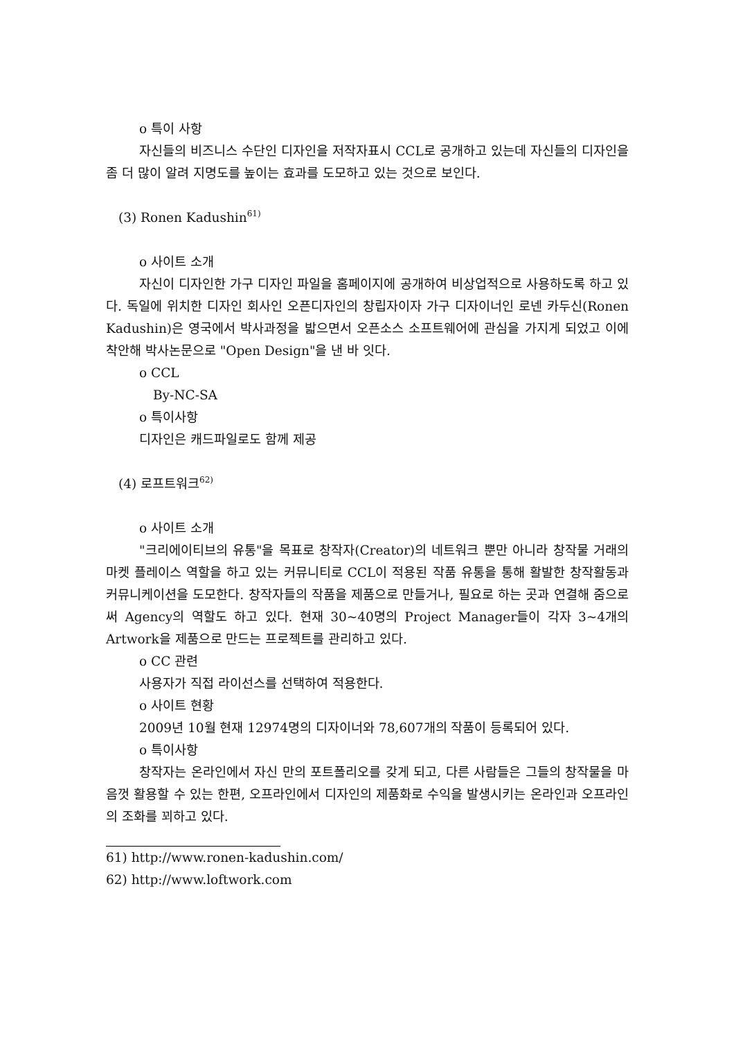o 특이 사항
자신들의 비즈니스 수단인 디자인을 저작자표시 CCL로 공개하고 있는데 자신들의 디자인을 좀 더 많이 알려 지명도를 높이는 효과를 도모하고 있는 것으로 보인다.
(3) Ronen Kadushin<sup>61)</sup>
o 사이트 소개
자신이 디자인한 가구 디자인 파일을 홈페이지에 공개하여 비상업적으로 사용하도록 하고 있다. 독일에 위치한 디자인 회사인 오픈디자인의 창립자이자 가구 디자이너인 로넨 카두신(Ronen Kadushin)은 영국에서 박사과정을 밟으면서 오픈소스 소프트웨어에 관심을 가지게 되었고 이에 착안해 박사논문으로 "Open Design"을 낸 바 잇다.
o CCL
By-NC-SA
o 특이사항
디자인은 캐드파일로도 함께 제공
(4) 로프트워크<sup>62)</sup>
o 사이트 소개
"크리에이티브의 유통"을 목표로 창작자(Creator)의 네트워크 뿐만 아니라 창작물 거래의 마켓 플레이스 역할을 하고 있는 커뮤니티로 CCL이 적용된 작품 유통을 통해 활발한 창작활동과 커뮤니케이션을 도모한다. 창작자들의 작품을 제품으로 만들거나, 필요로 하는 곳과 연결해 줌으로써 Agency의 역할도 하고 있다. 현재 30~40명의 Project Manager들이 각자 3~4개의 Artwork을 제품으로 만드는 프로젝트를 관리하고 있다.
o CC 관련
사용자가 직접 라이선스를 선택하여 적용한다.
o 사이트 현황
2009년 10월 현재 12974명의 디자이너와 78,607개의 작품이 등록되어 있다.
o 특이사항
창작자는 온라인에서 자신 만의 포트폴리오를 갖게 되고, 다른 사람들은 그들의 창작물을 마음껏 활용할 수 있는 한편, 오프라인에서 디자인의 제품화로 수익을 발생시키는 온라인과 오프라인의 조화를 꾀하고 있다.
61) http://www.ronen-kadushin.com/
62) http://www.loftwork.com